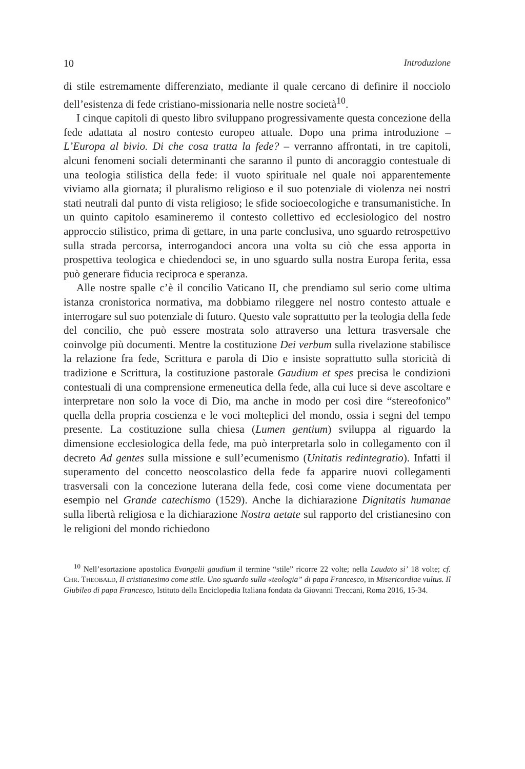10 Introduzione
di stile estremamente differenziato, mediante il quale cercano di definire il nocciolo dell’esistenza di fede cristiano-missionaria nelle nostre società<sup>10</sup>.
I cinque capitoli di questo libro sviluppano progressivamente questa concezione della fede adattata al nostro contesto europeo attuale. Dopo una prima introduzione – L’Europa al bivio. Di che cosa tratta la fede? – verranno affrontati, in tre capitoli, alcuni fenomeni sociali determinanti che saranno il punto di ancoraggio contestuale di una teologia stilistica della fede: il vuoto spirituale nel quale noi apparentemente viviamo alla giornata; il pluralismo religioso e il suo potenziale di violenza nei nostri stati neutrali dal punto di vista religioso; le sfide socioecologiche e transumanistiche. In un quinto capitolo esamineremo il contesto collettivo ed ecclesiologico del nostro approccio stilistico, prima di gettare, in una parte conclusiva, uno sguardo retrospettivo sulla strada percorsa, interrogandoci ancora una volta su ciò che essa apporta in prospettiva teologica e chiedendoci se, in uno sguardo sulla nostra Europa ferita, essa può generare fiducia reciproca e speranza.
Alle nostre spalle c’è il concilio Vaticano II, che prendiamo sul serio come ultima istanza cronistorica normativa, ma dobbiamo rileggere nel nostro contesto attuale e interrogare sul suo potenziale di futuro. Questo vale soprattutto per la teologia della fede del concilio, che può essere mostrata solo attraverso una lettura trasversale che coinvolge più documenti. Mentre la costituzione Dei verbum sulla rivelazione stabilisce la relazione fra fede, Scrittura e parola di Dio e insiste soprattutto sulla storicità di tradizione e Scrittura, la costituzione pastorale Gaudium et spes precisa le condizioni contestuali di una comprensione ermeneutica della fede, alla cui luce si deve ascoltare e interpretare non solo la voce di Dio, ma anche in modo per così dire “stereofonico” quella della propria coscienza e le voci molteplici del mondo, ossia i segni del tempo presente. La costituzione sulla chiesa (Lumen gentium) sviluppa al riguardo la dimensione ecclesiologica della fede, ma può interpretarla solo in collegamento con il decreto Ad gentes sulla missione e sull’ecumenismo (Unitatis redintegratio). Infatti il superamento del concetto neoscolastico della fede fa apparire nuovi collegamenti trasversali con la concezione luterana della fede, così come viene documentata per esempio nel Grande catechismo (1529). Anche la dichiarazione Dignitatis humanae sulla libertà religiosa e la dichiarazione Nostra aetate sul rapporto del cristianesino con le religioni del mondo richiedono
<sup>10</sup> Nell’esortazione apostolica Evangelii gaudium il termine “stile” ricorre 22 volte; nella Laudato si’ 18 volte; cf. CHR. THEOBALD, Il cristianesimo come stile. Uno sguardo sulla «teologia” di papa Francesco, in Misericordiae vultus. Il Giubileo di papa Francesco, Istituto della Enciclopedia Italiana fondata da Giovanni Treccani, Roma 2016, 15-34.